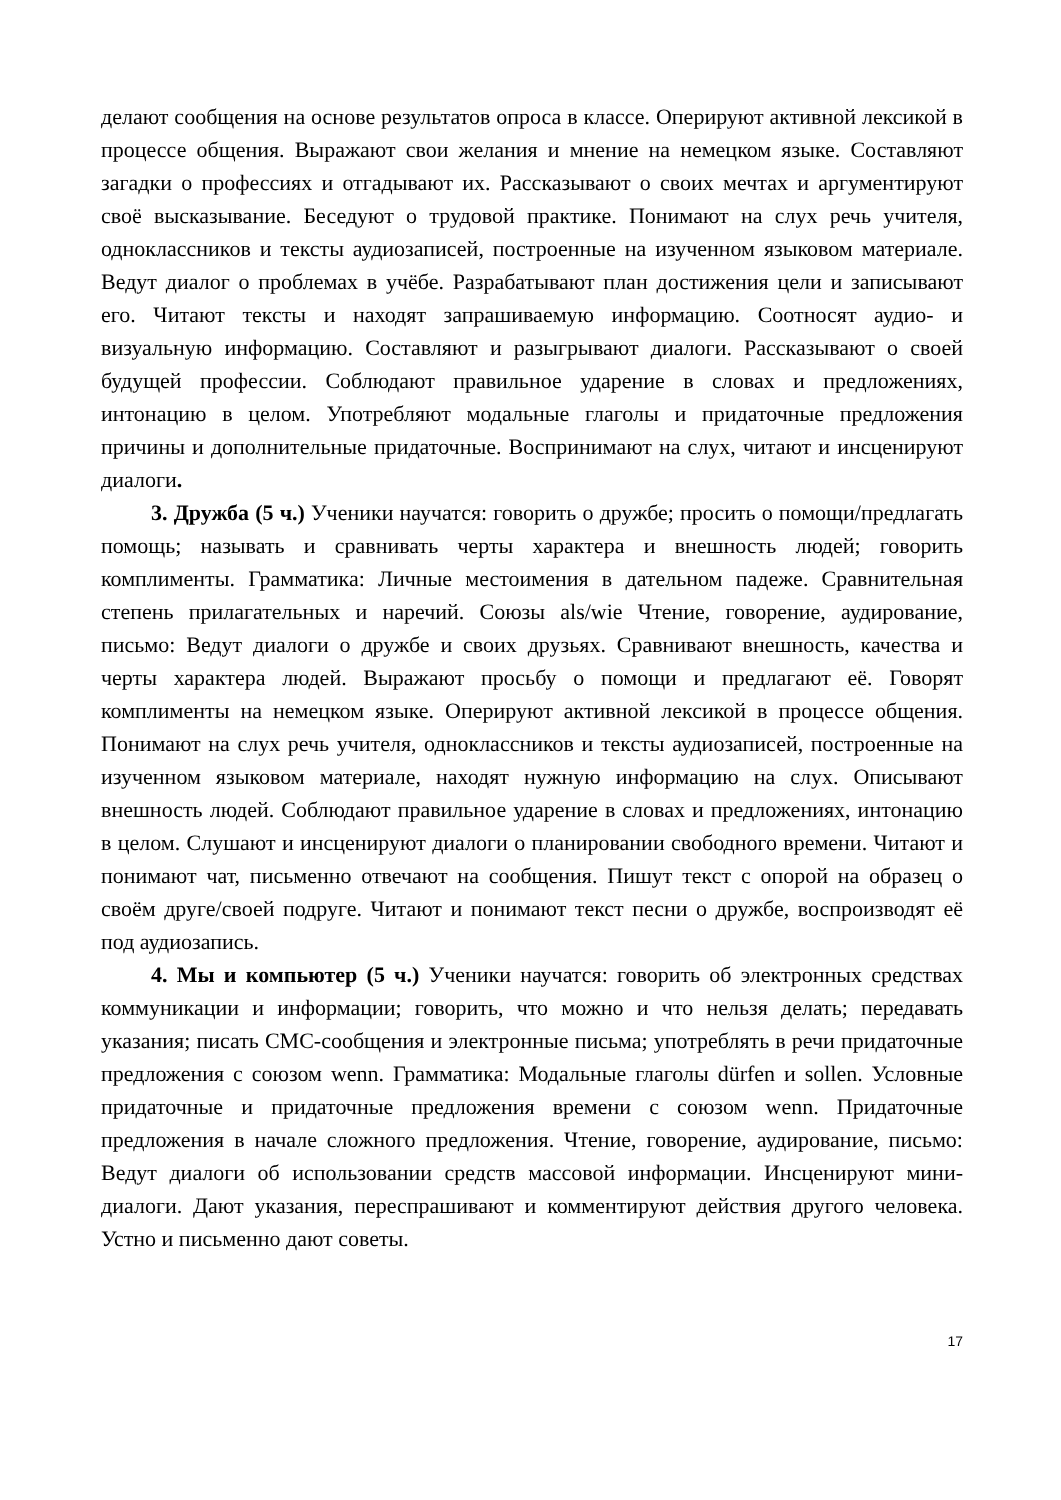делают сообщения на основе результатов опроса в классе. Оперируют активной лексикой в процессе общения. Выражают свои желания и мнение на немецком языке. Составляют загадки о профессиях и отгадывают их. Рассказывают о своих мечтах и аргументируют своё высказывание. Беседуют о трудовой практике. Понимают на слух речь учителя, одноклассников и тексты аудиозаписей, построенные на изученном языковом материале. Ведут диалог о проблемах в учёбе. Разрабатывают план достижения цели и записывают его. Читают тексты и находят запрашиваемую информацию. Соотносят аудио- и визуальную информацию. Составляют и разыгрывают диалоги. Рассказывают о своей будущей профессии. Соблюдают правильное ударение в словах и предложениях, интонацию в целом. Употребляют модальные глаголы и придаточные предложения причины и дополнительные придаточные. Воспринимают на слух, читают и инсценируют диалоги.
3. Дружба (5 ч.) Ученики научатся: говорить о дружбе; просить о помощи/предлагать помощь; называть и сравнивать черты характера и внешность людей; говорить комплименты. Грамматика: Личные местоимения в дательном падеже. Сравнительная степень прилагательных и наречий. Союзы als/wie Чтение, говорение, аудирование, письмо: Ведут диалоги о дружбе и своих друзьях. Сравнивают внешность, качества и черты характера людей. Выражают просьбу о помощи и предлагают её. Говорят комплименты на немецком языке. Оперируют активной лексикой в процессе общения. Понимают на слух речь учителя, одноклассников и тексты аудиозаписей, построенные на изученном языковом материале, находят нужную информацию на слух. Описывают внешность людей. Соблюдают правильное ударение в словах и предложениях, интонацию в целом. Слушают и инсценируют диалоги о планировании свободного времени. Читают и понимают чат, письменно отвечают на сообщения. Пишут текст с опорой на образец о своём друге/своей подруге. Читают и понимают текст песни о дружбе, воспроизводят её под аудиозапись.
4. Мы и компьютер (5 ч.) Ученики научатся: говорить об электронных средствах коммуникации и информации; говорить, что можно и что нельзя делать; передавать указания; писать СМС-сообщения и электронные письма; употреблять в речи придаточные предложения с союзом wenn. Грамматика: Модальные глаголы dürfen и sollen. Условные придаточные и придаточные предложения времени с союзом wenn. Придаточные предложения в начале сложного предложения. Чтение, говорение, аудирование, письмо: Ведут диалоги об использовании средств массовой информации. Инсценируют мини-диалоги. Дают указания, переспрашивают и комментируют действия другого человека. Устно и письменно дают советы.
17